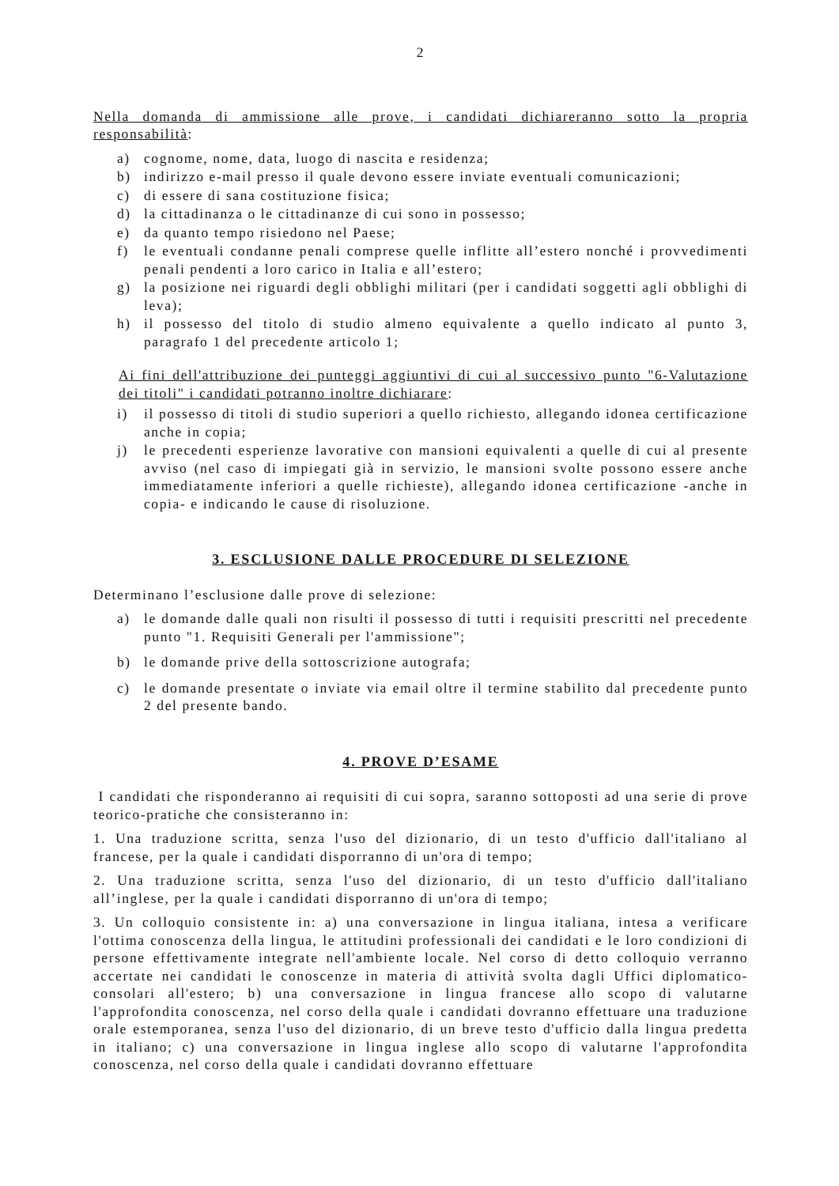2
Nella domanda di ammissione alle prove, i candidati dichiareranno sotto la propria responsabilità:
a) cognome, nome, data, luogo di nascita e residenza;
b) indirizzo e-mail presso il quale devono essere inviate eventuali comunicazioni;
c) di essere di sana costituzione fisica;
d) la cittadinanza o le cittadinanze di cui sono in possesso;
e) da quanto tempo risiedono nel Paese;
f) le eventuali condanne penali comprese quelle inflitte all’estero nonché i provvedimenti penali pendenti a loro carico in Italia e all’estero;
g) la posizione nei riguardi degli obblighi militari (per i candidati soggetti agli obblighi di leva);
h) il possesso del titolo di studio almeno equivalente a quello indicato al punto 3, paragrafo 1 del precedente articolo 1;
Ai fini dell'attribuzione dei punteggi aggiuntivi di cui al successivo punto "6-Valutazione dei titoli" i candidati potranno inoltre dichiarare:
i) il possesso di titoli di studio superiori a quello richiesto, allegando idonea certificazione anche in copia;
j) le precedenti esperienze lavorative con mansioni equivalenti a quelle di cui al presente avviso (nel caso di impiegati già in servizio, le mansioni svolte possono essere anche immediatamente inferiori a quelle richieste), allegando idonea certificazione -anche in copia- e indicando le cause di risoluzione.
3. ESCLUSIONE DALLE PROCEDURE DI SELEZIONE
Determinano l’esclusione dalle prove di selezione:
a) le domande dalle quali non risulti il possesso di tutti i requisiti prescritti nel precedente punto "1. Requisiti Generali per l'ammissione";
b) le domande prive della sottoscrizione autografa;
c) le domande presentate o inviate via email oltre il termine stabilito dal precedente punto 2 del presente bando.
4. PROVE D’ESAME
I candidati che risponderanno ai requisiti di cui sopra, saranno sottoposti ad una serie di prove teorico-pratiche che consisteranno in:
1. Una traduzione scritta, senza l'uso del dizionario, di un testo d'ufficio dall'italiano al francese, per la quale i candidati disporranno di un'ora di tempo;
2. Una traduzione scritta, senza l'uso del dizionario, di un testo d'ufficio dall'italiano all’inglese, per la quale i candidati disporranno di un'ora di tempo;
3. Un colloquio consistente in: a) una conversazione in lingua italiana, intesa a verificare l'ottima conoscenza della lingua, le attitudini professionali dei candidati e le loro condizioni di persone effettivamente integrate nell'ambiente locale. Nel corso di detto colloquio verranno accertate nei candidati le conoscenze in materia di attività svolta dagli Uffici diplomatico-consolari all'estero; b) una conversazione in lingua francese allo scopo di valutarne l'approfondita conoscenza, nel corso della quale i candidati dovranno effettuare una traduzione orale estemporanea, senza l'uso del dizionario, di un breve testo d'ufficio dalla lingua predetta in italiano; c) una conversazione in lingua inglese allo scopo di valutarne l'approfondita conoscenza, nel corso della quale i candidati dovranno effettuare